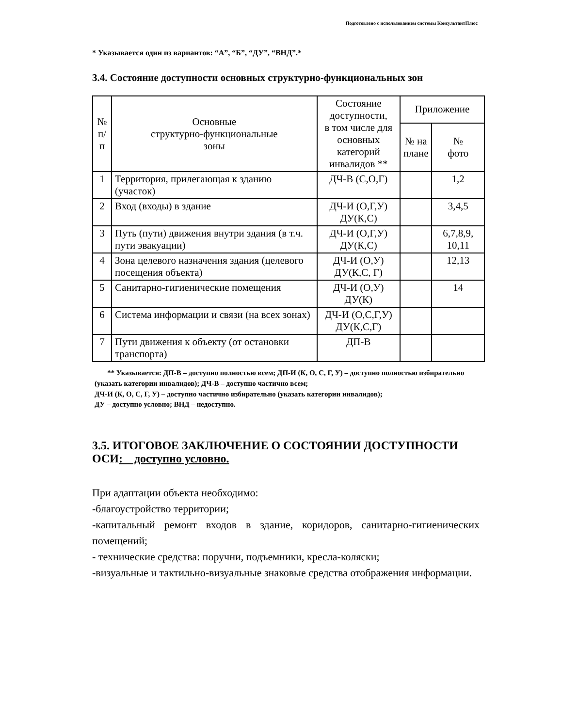Подготовлено с использованием системы КонсультантПлюс
* Указывается один из вариантов: “А”, “Б”, “ДУ”, “ВНД”.*
3.4. Состояние доступности основных структурно-функциональных зон
| № п/п | Основные структурно-функциональные зоны | Состояние доступности, в том числе для основных категорий инвалидов ** | Приложение | |
| --- | --- | --- | --- | --- |
| | | | № на плане | № фото |
| 1 | Территория, прилегающая к зданию (участок) | ДЧ-В (С,О,Г) | | 1,2 |
| 2 | Вход (входы) в здание | ДЧ-И (О,Г,У) ДУ(К,С) | | 3,4,5 |
| 3 | Путь (пути) движения внутри здания (в т.ч. пути эвакуации) | ДЧ-И (О,Г,У) ДУ(К,С) | | 6,7,8,9, 10,11 |
| 4 | Зона целевого назначения здания (целевого посещения объекта) | ДЧ-И (О,У) ДУ(К,С, Г) | | 12,13 |
| 5 | Санитарно-гигиенические помещения | ДЧ-И (О,У) ДУ(К) | | 14 |
| 6 | Система информации и связи (на всех зонах) | ДЧ-И (О,С,Г,У) ДУ(К,С,Г) | | |
| 7 | Пути движения к объекту (от остановки транспорта) | ДП-В | | |
** Указывается: ДП-В – доступно полностью всем; ДП-И (К, О, С, Г, У) – доступно полностью избирательно (указать категории инвалидов); ДЧ-В – доступно частично всем;
ДЧ-И (К, О, С, Г, У) – доступно частично избирательно (указать категории инвалидов);
ДУ – доступно условно; ВНД – недоступно.
3.5. ИТОГОВОЕ ЗАКЛЮЧЕНИЕ О СОСТОЯНИИ ДОСТУПНОСТИ ОСИ: доступно условно.
При адаптации объекта необходимо:
-благоустройство территории;
-капитальный ремонт входов в здание, коридоров, санитарно-гигиенических помещений;
- технические средства: поручни, подъемники, кресла-коляски;
-визуальные и тактильно-визуальные знаковые средства отображения информации.